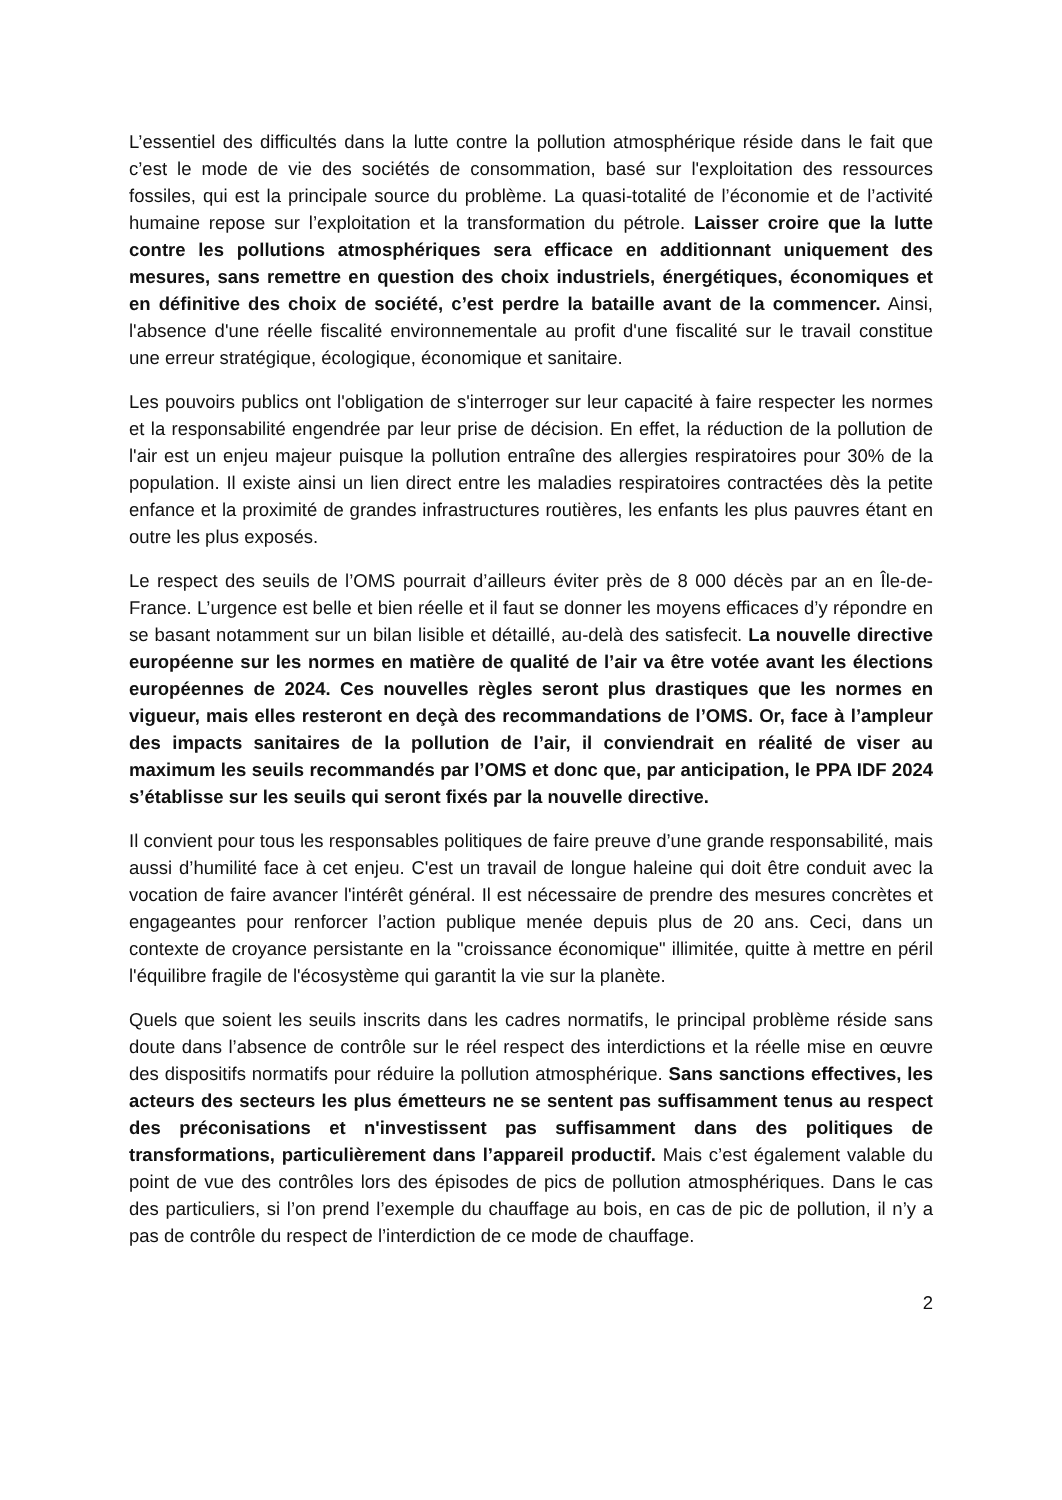L’essentiel des difficultés dans la lutte contre la pollution atmosphérique réside dans le fait que c’est le mode de vie des sociétés de consommation, basé sur l'exploitation des ressources fossiles, qui est la principale source du problème. La quasi-totalité de l’économie et de l’activité humaine repose sur l’exploitation et la transformation du pétrole. Laisser croire que la lutte contre les pollutions atmosphériques sera efficace en additionnant uniquement des mesures, sans remettre en question des choix industriels, énergétiques, économiques et en définitive des choix de société, c’est perdre la bataille avant de la commencer. Ainsi, l'absence d'une réelle fiscalité environnementale au profit d'une fiscalité sur le travail constitue une erreur stratégique, écologique, économique et sanitaire.
Les pouvoirs publics ont l'obligation de s'interroger sur leur capacité à faire respecter les normes et la responsabilité engendrée par leur prise de décision. En effet, la réduction de la pollution de l'air est un enjeu majeur puisque la pollution entraîne des allergies respiratoires pour 30% de la population. Il existe ainsi un lien direct entre les maladies respiratoires contractées dès la petite enfance et la proximité de grandes infrastructures routières, les enfants les plus pauvres étant en outre les plus exposés.
Le respect des seuils de l’OMS pourrait d’ailleurs éviter près de 8 000 décès par an en Île-de-France. L’urgence est belle et bien réelle et il faut se donner les moyens efficaces d’y répondre en se basant notamment sur un bilan lisible et détaillé, au-delà des satisfecit. La nouvelle directive européenne sur les normes en matière de qualité de l’air va être votée avant les élections européennes de 2024. Ces nouvelles règles seront plus drastiques que les normes en vigueur, mais elles resteront en deçà des recommandations de l’OMS. Or, face à l’ampleur des impacts sanitaires de la pollution de l’air, il conviendrait en réalité de viser au maximum les seuils recommandés par l’OMS et donc que, par anticipation, le PPA IDF 2024 s’établisse sur les seuils qui seront fixés par la nouvelle directive.
Il convient pour tous les responsables politiques de faire preuve d’une grande responsabilité, mais aussi d’humilité face à cet enjeu. C'est un travail de longue haleine qui doit être conduit avec la vocation de faire avancer l'intérêt général. Il est nécessaire de prendre des mesures concrètes et engageantes pour renforcer l’action publique menée depuis plus de 20 ans. Ceci, dans un contexte de croyance persistante en la "croissance économique" illimitée, quitte à mettre en péril l'équilibre fragile de l'écosystème qui garantit la vie sur la planète.
Quels que soient les seuils inscrits dans les cadres normatifs, le principal problème réside sans doute dans l’absence de contrôle sur le réel respect des interdictions et la réelle mise en œuvre des dispositifs normatifs pour réduire la pollution atmosphérique. Sans sanctions effectives, les acteurs des secteurs les plus émetteurs ne se sentent pas suffisamment tenus au respect des préconisations et n'investissent pas suffisamment dans des politiques de transformations, particulièrement dans l’appareil productif. Mais c’est également valable du point de vue des contrôles lors des épisodes de pics de pollution atmosphériques. Dans le cas des particuliers, si l’on prend l’exemple du chauffage au bois, en cas de pic de pollution, il n’y a pas de contrôle du respect de l’interdiction de ce mode de chauffage.
2